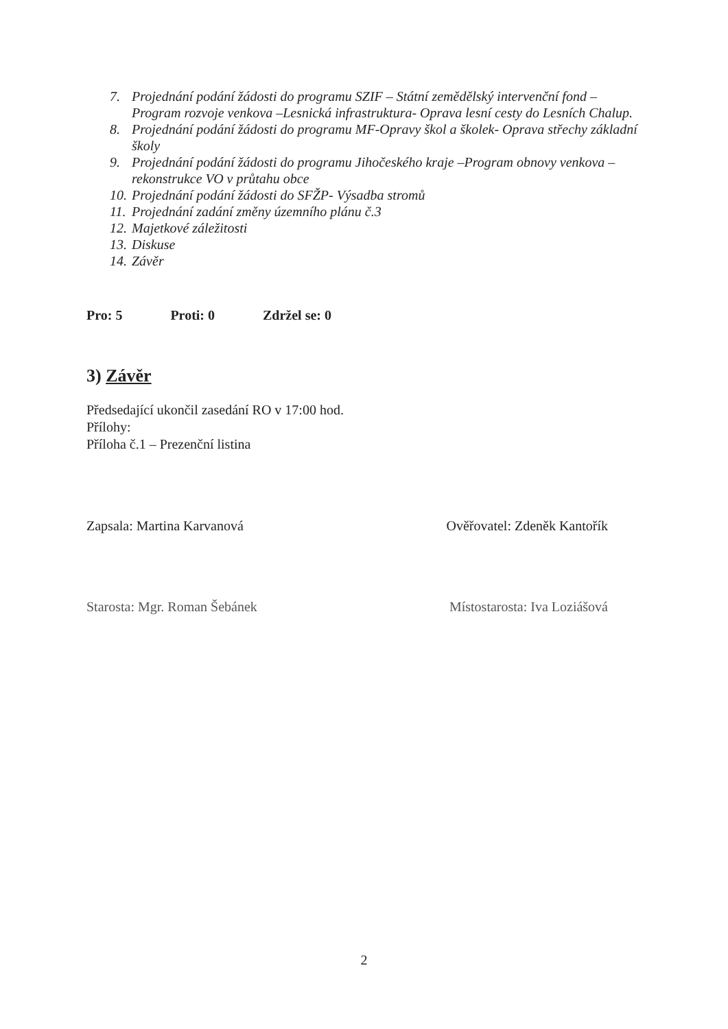7. Projednání podání žádosti do programu SZIF – Státní zemědělský intervenční fond – Program rozvoje venkova –Lesnická infrastruktura- Oprava lesní cesty do Lesních Chalup.
8. Projednání podání žádosti do programu MF-Opravy škol a školek- Oprava střechy základní školy
9. Projednání podání žádosti do programu Jihočeského kraje –Program obnovy venkova – rekonstrukce VO v průtahu obce
10. Projednání podání žádosti do SFŽP- Výsadba stromů
11. Projednání zadání změny územního plánu č.3
12. Majetkové záležitosti
13. Diskuse
14. Závěr
Pro: 5 Proti: 0 Zdržel se: 0
3) Závěr
Předsedající ukončil zasedání RO v 17:00 hod.
Přílohy:
Příloha č.1 – Prezenční listina
Zapsala: Martina Karvanová Ověřovatel: Zdeněk Kantořík
Starosta: Mgr. Roman Šebánek Místostarosta: Iva Loziášová
2